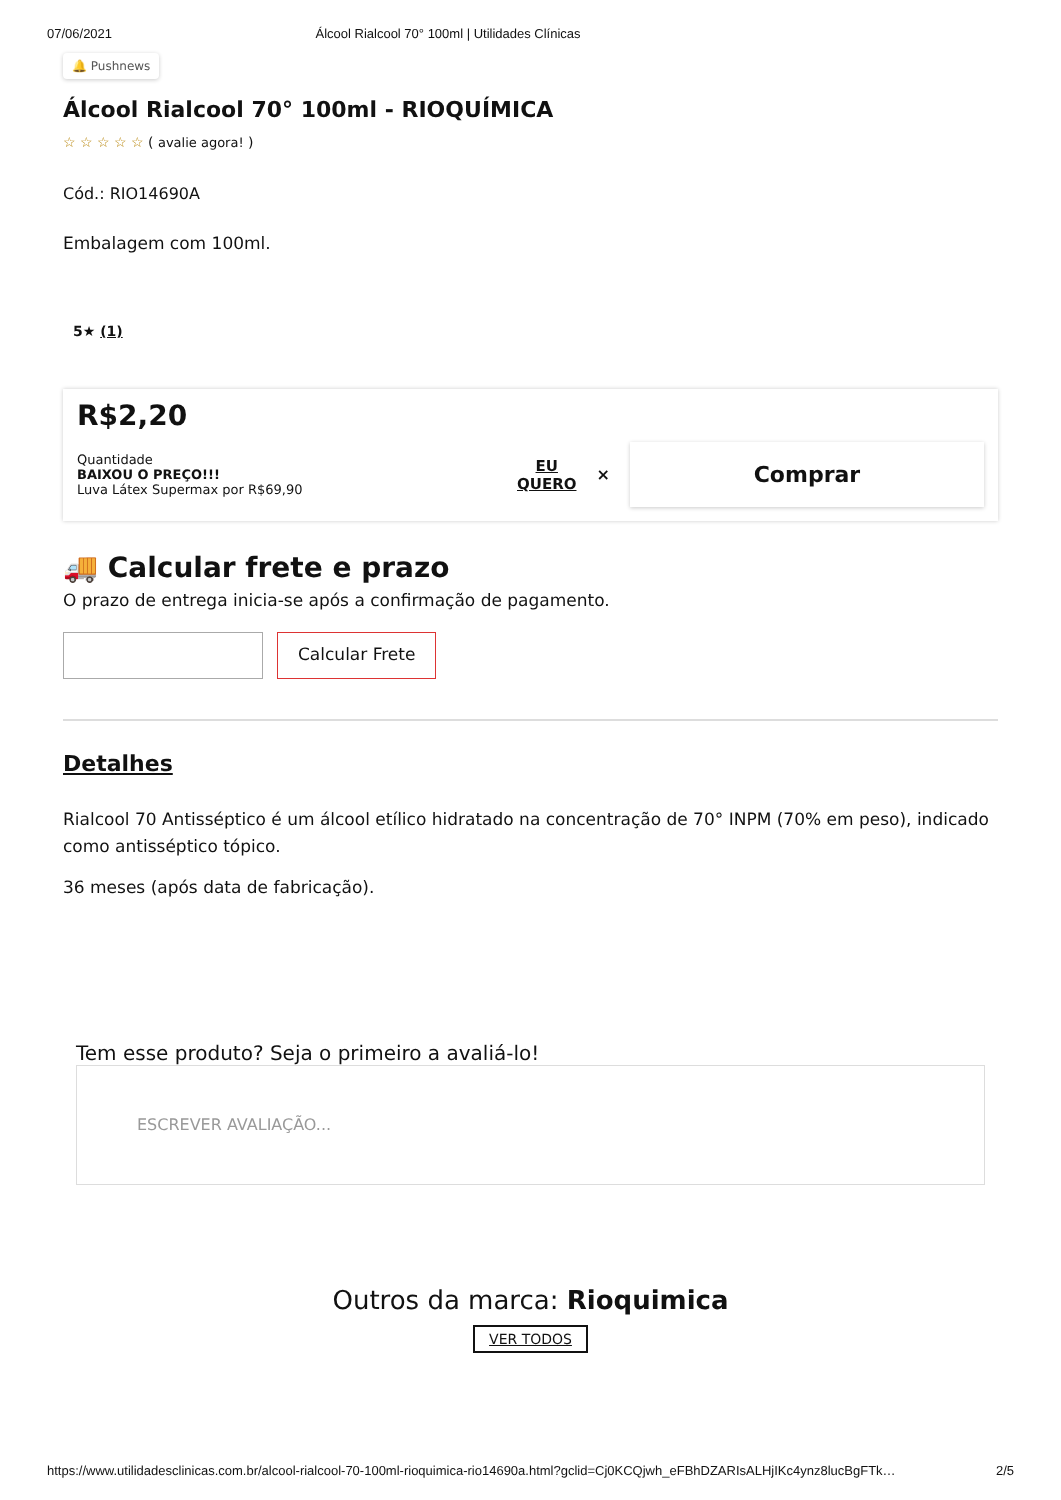07/06/2021 Álcool Rialcool 70° 100ml | Utilidades Clínicas
🔔 Pushnews
Álcool Rialcool 70° 100ml - RIOQUÍMICA
☆ ☆ ☆ ☆ ☆ ( avalie agora! )
Cód.: RIO14690A
Embalagem com 100ml.
5★ (1)
R$2,20
Quantidade
BAIXOU O PREÇO!!!
Luva Látex Supermax por R$69,90
EU
QUERO
×
Comprar
🚚 Calcular frete e prazo
O prazo de entrega inicia-se após a confirmação de pagamento.
Calcular Frete
Detalhes
Rialcool 70 Antisséptico é um álcool etílico hidratado na concentração de 70° INPM (70% em peso), indicado como antisséptico tópico.
36 meses (após data de fabricação).
Tem esse produto? Seja o primeiro a avaliá-lo!
ESCREVER AVALIAÇÃO...
Outros da marca: Rioquimica
VER TODOS
https://www.utilidadesclinicas.com.br/alcool-rialcool-70-100ml-rioquimica-rio14690a.html?gclid=Cj0KCQjwh_eFBhDZARIsALHjIKc4ynz8lucBgFTk… 2/5